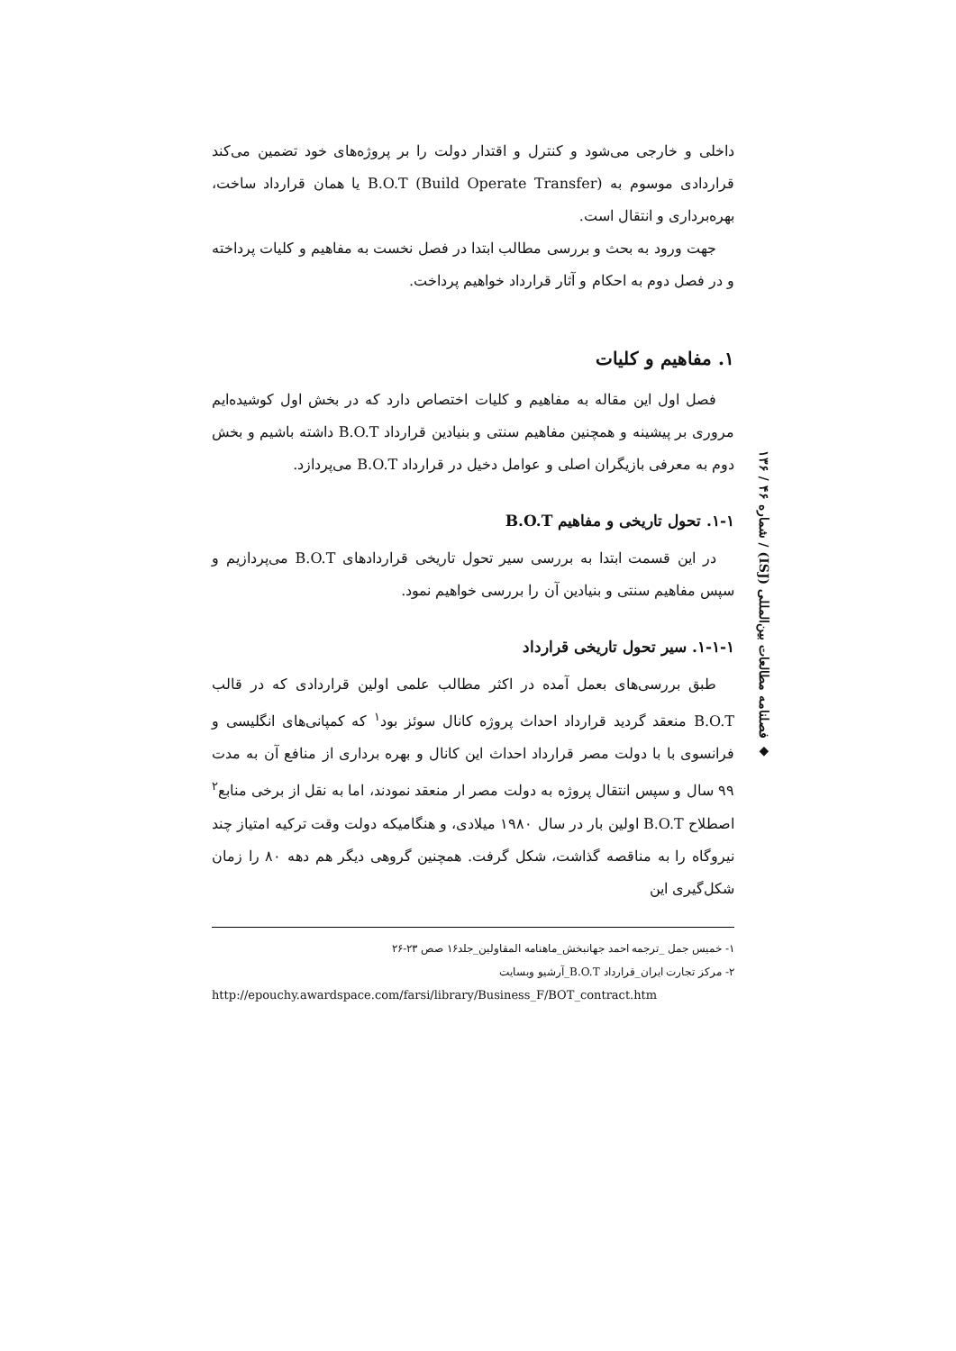داخلی و خارجی می‌شود و کنترل و اقتدار دولت را بر پروژه‌های خود تضمین می‌کند قراردادی موسوم به B.O.T (Build Operate Transfer) یا همان قرارداد ساخت، بهره‌برداری و انتقال است.
جهت ورود به بحث و بررسی مطالب ابتدا در فصل نخست به مفاهیم و کلیات پرداخته و در فصل دوم به احکام و آثار قرارداد خواهیم پرداخت.
۱. مفاهیم و کلیات
فصل اول این مقاله به مفاهیم و کلیات اختصاص دارد که در بخش اول کوشیده‌ایم مروری بر پیشینه و همچنین مفاهیم سنتی و بنیادین قرارداد B.O.T داشته باشیم و بخش دوم به معرفی بازیگران اصلی و عوامل دخیل در قرارداد B.O.T می‌پردازد.
۱-۱. تحول تاریخی و مفاهیم B.O.T
در این قسمت ابتدا به بررسی سیر تحول تاریخی قراردادهای B.O.T می‌پردازیم و سپس مفاهیم سنتی و بنیادین آن را بررسی خواهیم نمود.
۱-۱-۱. سیر تحول تاریخی قرارداد
طبق بررسی‌های بعمل آمده در اکثر مطالب علمی اولین قراردادی که در قالب B.O.T منعقد گردید قرارداد احداث پروژه کانال سوئز بود<sup>۱</sup> که کمپانی‌های انگلیسی و فرانسوی با با دولت مصر قرارداد احداث این کانال و بهره برداری از منافع آن به مدت ۹۹ سال و سپس انتقال پروژه به دولت مصر ار منعقد نمودند، اما به نقل از برخی منابع<sup>۲</sup> اصطلاح B.O.T اولین بار در سال ۱۹۸۰ میلادی، و هنگامیکه دولت وقت ترکیه امتیاز چند نیروگاه را به مناقصه گذاشت، شکل گرفت. همچنین گروهی دیگر هم دهه ۸۰ را زمان شکل‌گیری این
۱- خمیس جمل _ترجمه احمد جهانبخش_ماهنامه المقاولین_جلد۱۶ صص ۲۳-۲۶
۲- مرکز تجارت ایران_قرارداد B.O.T_آرشیو وبسایت
http://epouchy.awardspace.com/farsi/library/Business_F/BOT_contract.htm
◆ فصلنامه مطالعات بین‌المللی (ISJ) / شماره ۴۶ / ۱۳۶